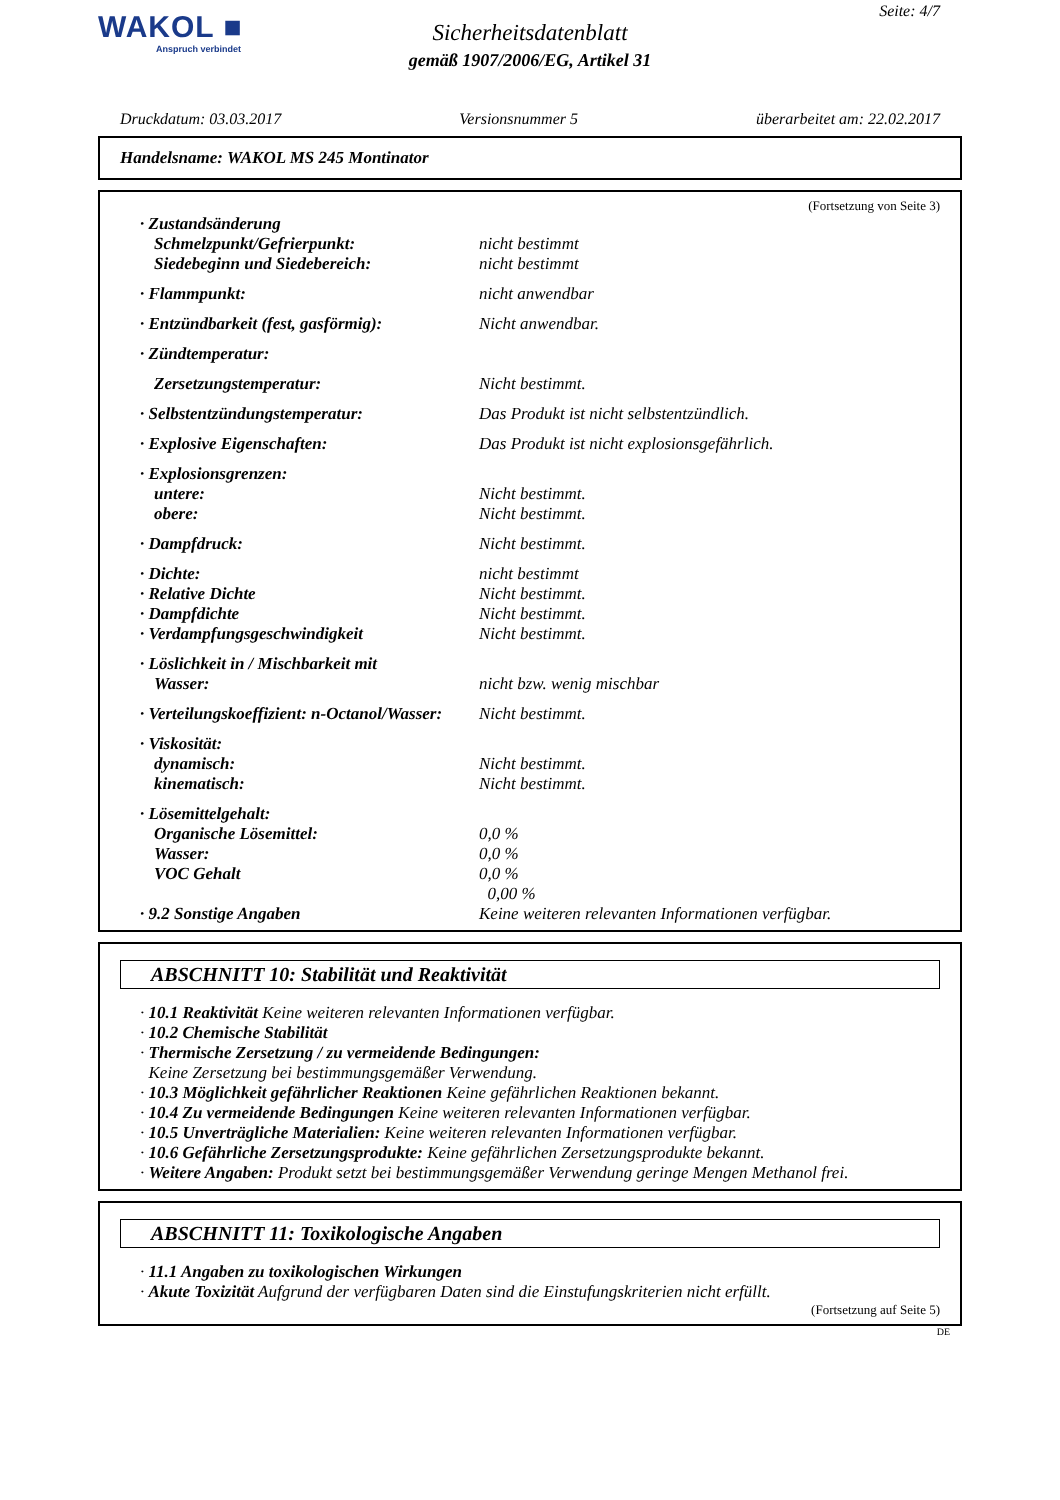WAKOL ■
Anspruch verbindet
Seite: 4/7
Sicherheitsdatenblatt
gemäß 1907/2006/EG, Artikel 31
Druckdatum: 03.03.2017 Versionsnummer 5 überarbeitet am: 22.02.2017
Handelsname: WAKOL MS 245 Montinator
(Fortsetzung von Seite 3)
| · Zustandsänderung | |
| Schmelzpunkt/Gefrierpunkt: | nicht bestimmt |
| Siedebeginn und Siedebereich: | nicht bestimmt |
| · Flammpunkt: | nicht anwendbar |
| · Entzündbarkeit (fest, gasförmig): | Nicht anwendbar. |
| · Zündtemperatur: | |
| Zersetzungstemperatur: | Nicht bestimmt. |
| · Selbstentzündungstemperatur: | Das Produkt ist nicht selbstentzündlich. |
| · Explosive Eigenschaften: | Das Produkt ist nicht explosionsgefährlich. |
| · Explosionsgrenzen: | |
| untere: | Nicht bestimmt. |
| obere: | Nicht bestimmt. |
| · Dampfdruck: | Nicht bestimmt. |
| · Dichte: | nicht bestimmt |
| · Relative Dichte | Nicht bestimmt. |
| · Dampfdichte | Nicht bestimmt. |
| · Verdampfungsgeschwindigkeit | Nicht bestimmt. |
| · Löslichkeit in / Mischbarkeit mit | |
| Wasser: | nicht bzw. wenig mischbar |
| · Verteilungskoeffizient: n-Octanol/Wasser: | Nicht bestimmt. |
| · Viskosität: | |
| dynamisch: | Nicht bestimmt. |
| kinematisch: | Nicht bestimmt. |
| · Lösemittelgehalt: | |
| Organische Lösemittel: | 0,0 % |
| Wasser: | 0,0 % |
| VOC Gehalt | 0,0 % |
| | 0,00 % |
| · 9.2 Sonstige Angaben | Keine weiteren relevanten Informationen verfügbar. |
ABSCHNITT 10: Stabilität und Reaktivität
· 10.1 Reaktivität Keine weiteren relevanten Informationen verfügbar.
· 10.2 Chemische Stabilität
· Thermische Zersetzung / zu vermeidende Bedingungen:
Keine Zersetzung bei bestimmungsgemäßer Verwendung.
· 10.3 Möglichkeit gefährlicher Reaktionen Keine gefährlichen Reaktionen bekannt.
· 10.4 Zu vermeidende Bedingungen Keine weiteren relevanten Informationen verfügbar.
· 10.5 Unverträgliche Materialien: Keine weiteren relevanten Informationen verfügbar.
· 10.6 Gefährliche Zersetzungsprodukte: Keine gefährlichen Zersetzungsprodukte bekannt.
· Weitere Angaben: Produkt setzt bei bestimmungsgemäßer Verwendung geringe Mengen Methanol frei.
ABSCHNITT 11: Toxikologische Angaben
· 11.1 Angaben zu toxikologischen Wirkungen
· Akute Toxizität Aufgrund der verfügbaren Daten sind die Einstufungskriterien nicht erfüllt.
(Fortsetzung auf Seite 5)
DE